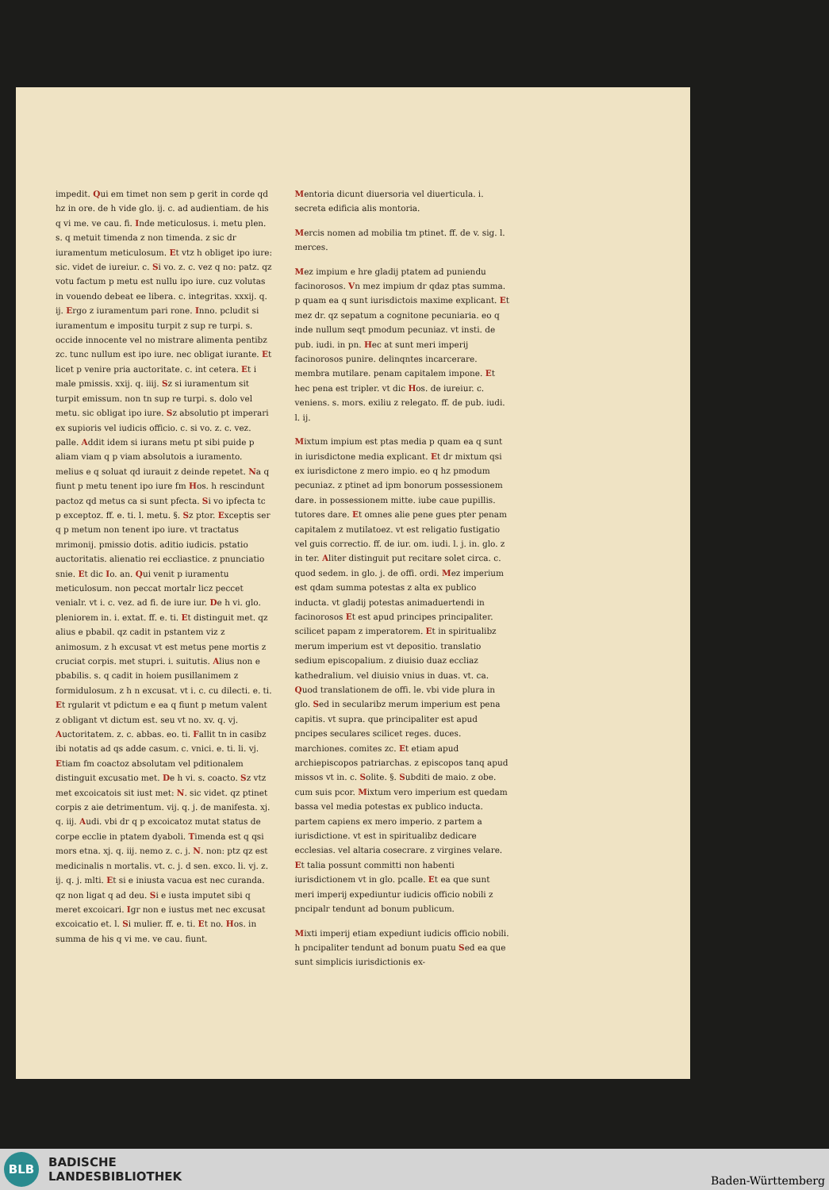impedit. Qui em timet non sem p gerit in corde qd hz in ore. de h vide glo. ij. c. ad audientiam. de his q vi me. ve cau. fi. Inde meticulosus. i. metu plen. s. q metuit timenda z non timenda. z sic dr iuramentum meticulosum. Et vtz h obliget ipo iure: sic. videt de iureiur. c. Si vo. z. c. vez q no: patz. qz votu factum p metu est nullu ipo iure. cuz volutas in vouendo debeat ee libera. c. integritas. xxxij. q. ij. Ergo z iuramentum pari rone. Inno. pcludit si iuramentum e impositu turpit z sup re turpi. s. occide innocente vel no mistrare alimenta pentibz zc. tunc nullum est ipo iure. nec obligat iurante. Et licet p venire pria auctoritate. c. int cetera. Et i male pmissis. xxij. q. iiij. Sz si iuramentum sit turpit emissum. non tn sup re turpi. s. dolo vel metu. sic obligat ipo iure. Sz absolutio pt imperari ex supioris vel iudicis officio. c. si vo. z. c. vez. palle. Addit idem si iurans metu pt sibi puide p aliam viam q p viam absolutois a iuramento. melius e q soluat qd iurauit z deinde repetet. Na q fiunt p metu tenent ipo iure fm Hos. h rescindunt pactoz qd metus ca si sunt pfecta. Si vo ipfecta tc p exceptoz. ff. e. ti. l. metu. §. Sz ptor. Exceptis ser q p metum non tenent ipo iure. vt tractatus mrimonij. pmissio dotis. aditio iudicis. pstatio auctoritatis. alienatio rei eccliastice. z pnunciatio snie. Et dic Io. an. Qui venit p iuramentu meticulosum. non peccat mortalr licz peccet venialr. vt i. c. vez. ad fi. de iure iur. De h vi. glo. pleniorem in. i. extat. ff. e. ti. Et distinguit met. qz alius e pbabil. qz cadit in pstantem viz z animosum. z h excusat vt est metus pene mortis z cruciat corpis. met stupri. i. suitutis. Alius non e pbabilis. s. q cadit in hoiem pusillanimem z formidulosum. z h n excusat. vt i. c. cu dilecti. e. ti. Et rgularit vt pdictum e ea q fiunt p metum valent z obligant vt dictum est. seu vt no. xv. q. vj. Auctoritatem. z. c. abbas. eo. ti. Fallit tn in casibz ibi notatis ad qs adde casum. c. vnici. e. ti. li. vj. Etiam fm coactoz absolutam vel pditionalem distinguit excusatio met. De h vi. s. coacto. Sz vtz met excoicatois sit iust met: N. sic videt. qz ptinet corpis z aie detrimentum. vij. q. j. de manifesta. xj. q. iij. Audi. vbi dr q p excoicatoz mutat status de corpe ecclie in ptatem dyaboli. Timenda est q qsi mors etna. xj. q. iij. nemo z. c. j. N. non: ptz qz est medicinalis n mortalis. vt. c. j. d sen. exco. li. vj. z. ij. q. j. mlti. Et si e iniusta vacua est nec curanda. qz non ligat q ad deu. Si e iusta imputet sibi q meret excoicari. Igr non e iustus met nec excusat excoicatio et. l. Si mulier. ff. e. ti. Et no. Hos. in summa de his q vi me. ve cau. fiunt.
Mentoria dicunt diuersoria vel diuerticula. i. secreta edificia alis montoria.
Mercis nomen ad mobilia tm ptinet. ff. de v. sig. l. merces.
Mez impium e hre gladij ptatem ad puniendu facinorosos. Vn mez impium dr qdaz ptas summa. p quam ea q sunt iurisdictois maxime explicant. Et mez dr. qz sepatum a cognitone pecuniaria. eo q inde nullum seqt pmodum pecuniaz. vt insti. de pub. iudi. in pn. Hec at sunt meri imperij facinorosos punire. delinqntes incarcerare. membra mutilare. penam capitalem impone. Et hec pena est tripler. vt dic Hos. de iureiur. c. veniens. s. mors. exiliu z relegato. ff. de pub. iudi. l. ij.
Mixtum impium est ptas media p quam ea q sunt in iurisdictone media explicant. Et dr mixtum qsi ex iurisdictone z mero impio. eo q hz pmodum pecuniaz. z ptinet ad ipm bonorum possessionem dare. in possessionem mitte. iube caue pupillis. tutores dare. Et omnes alie pene gues pter penam capitalem z mutilatoez. vt est religatio fustigatio vel guis correctio. ff. de iur. om. iudi. l. j. in. glo. z in ter. Aliter distinguit put recitare solet circa. c. quod sedem. in glo. j. de offi. ordi. Mez imperium est qdam summa potestas z alta ex publico inducta. vt gladij potestas animaduertendi in facinorosos Et est apud principes principaliter. scilicet papam z imperatorem. Et in spiritualibz merum imperium est vt depositio. translatio sedium episcopalium. z diuisio duaz eccliaz kathedralium. vel diuisio vnius in duas. vt. ca. Quod translationem de offi. le. vbi vide plura in glo. Sed in secularibz merum imperium est pena capitis. vt supra. que principaliter est apud pncipes seculares scilicet reges. duces. marchiones. comites zc. Et etiam apud archiepiscopos patriarchas. z episcopos tanq apud missos vt in. c. Solite. §. Subditi de maio. z obe. cum suis pcor. Mixtum vero imperium est quedam bassa vel media potestas ex publico inducta. partem capiens ex mero imperio. z partem a iurisdictione. vt est in spiritualibz dedicare ecclesias. vel altaria cosecrare. z virgines velare. Et talia possunt committi non habenti iurisdictionem vt in glo. pcalle. Et ea que sunt meri imperij expediuntur iudicis officio nobili z pncipalr tendunt ad bonum publicum.
Mixti imperij etiam expediunt iudicis officio nobili. h pncipaliter tendunt ad bonum puatu Sed ea que sunt simplicis iurisdictionis ex-
BLB
BADISCHE
LANDESBIBLIOTHEK
Baden-Württemberg